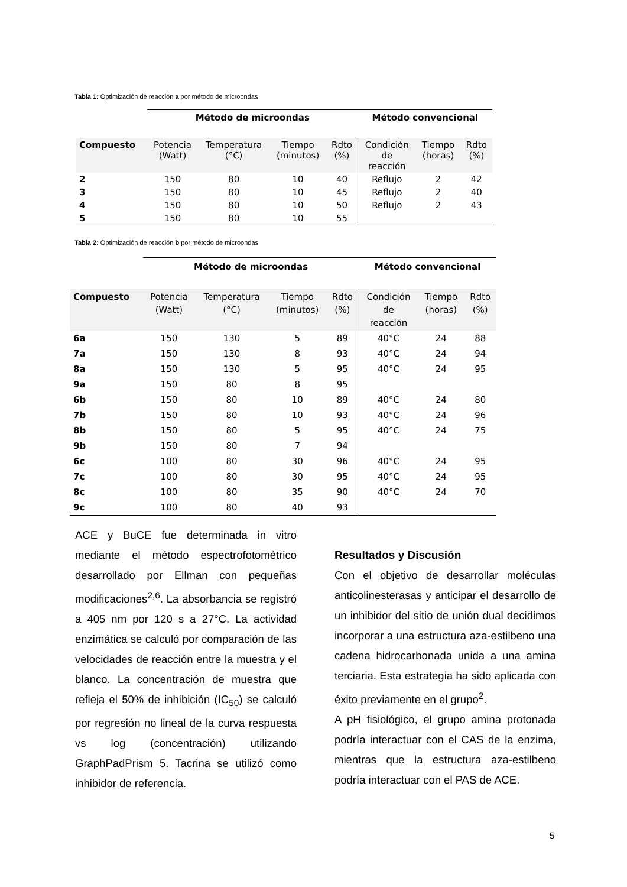Tabla 1: Optimización de reacción a por método de microondas
| | Método de microondas | | | | Método convencional | | |
| --- | --- | --- | --- | --- | --- | --- | --- |
| Compuesto | Potencia (Watt) | Temperatura (°C) | Tiempo (minutos) | Rdto (%) | Condición de reacción | Tiempo (horas) | Rdto (%) |
| 2 | 150 | 80 | 10 | 40 | Reflujo | 2 | 42 |
| 3 | 150 | 80 | 10 | 45 | Reflujo | 2 | 40 |
| 4 | 150 | 80 | 10 | 50 | Reflujo | 2 | 43 |
| 5 | 150 | 80 | 10 | 55 | | | |
Tabla 2: Optimización de reacción b por método de microondas
| | Método de microondas | | | | Método convencional | | |
| --- | --- | --- | --- | --- | --- | --- | --- |
| Compuesto | Potencia (Watt) | Temperatura (°C) | Tiempo (minutos) | Rdto (%) | Condición de reacción | Tiempo (horas) | Rdto (%) |
| 6a | 150 | 130 | 5 | 89 | 40°C | 24 | 88 |
| 7a | 150 | 130 | 8 | 93 | 40°C | 24 | 94 |
| 8a | 150 | 130 | 5 | 95 | 40°C | 24 | 95 |
| 9a | 150 | 80 | 8 | 95 | | | |
| 6b | 150 | 80 | 10 | 89 | 40°C | 24 | 80 |
| 7b | 150 | 80 | 10 | 93 | 40°C | 24 | 96 |
| 8b | 150 | 80 | 5 | 95 | 40°C | 24 | 75 |
| 9b | 150 | 80 | 7 | 94 | | | |
| 6c | 100 | 80 | 30 | 96 | 40°C | 24 | 95 |
| 7c | 100 | 80 | 30 | 95 | 40°C | 24 | 95 |
| 8c | 100 | 80 | 35 | 90 | 40°C | 24 | 70 |
| 9c | 100 | 80 | 40 | 93 | | | |
ACE y BuCE fue determinada in vitro mediante el método espectrofotométrico desarrollado por Ellman con pequeñas modificaciones<sup>2,6</sup>. La absorbancia se registró a 405 nm por 120 s a 27°C. La actividad enzimática se calculó por comparación de las velocidades de reacción entre la muestra y el blanco. La concentración de muestra que refleja el 50% de inhibición (IC<sub>50</sub>) se calculó por regresión no lineal de la curva respuesta vs log (concentración) utilizando GraphPadPrism 5. Tacrina se utilizó como inhibidor de referencia.
Resultados y Discusión
Con el objetivo de desarrollar moléculas anticolinesterasas y anticipar el desarrollo de un inhibidor del sitio de unión dual decidimos incorporar a una estructura aza-estilbeno una cadena hidrocarbonada unida a una amina terciaria. Esta estrategia ha sido aplicada con éxito previamente en el grupo<sup>2</sup>.
A pH fisiológico, el grupo amina protonada podría interactuar con el CAS de la enzima, mientras que la estructura aza-estilbeno podría interactuar con el PAS de ACE.
5